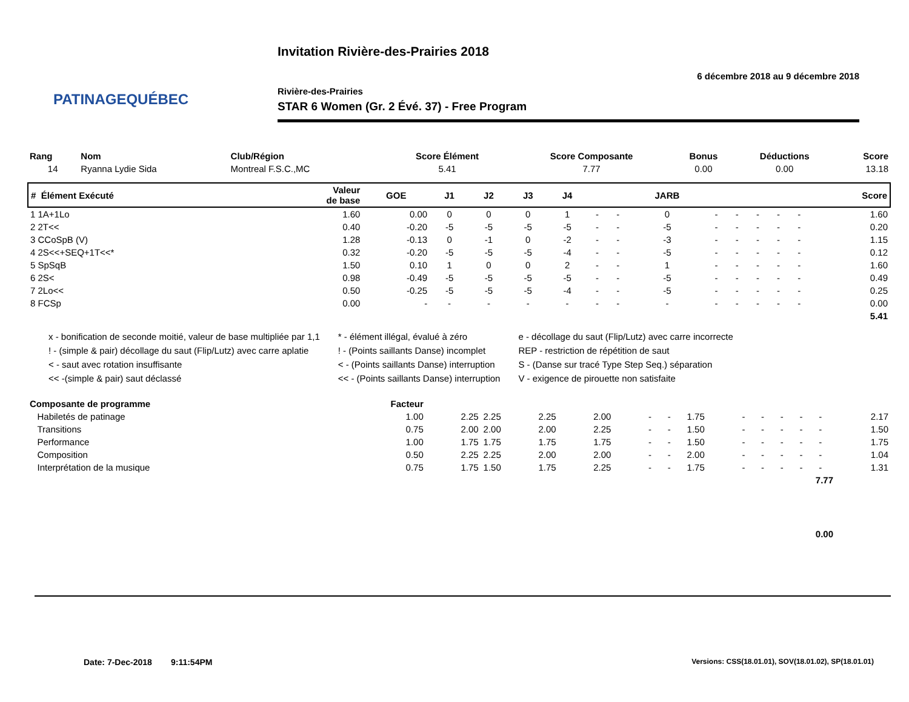PATINAGEQUÉBEC
Invitation Rivière-des-Prairies 2018
6 décembre 2018 au 9 décembre 2018
Rivière-des-Prairies
STAR 6 Women (Gr. 2 Évé. 37) - Free Program
| Rang | Nom | Club/Région | Score Élément | Score Composante | Bonus | Déductions | Score |
| --- | --- | --- | --- | --- | --- | --- | --- |
| 14 | Ryanna Lydie Sida | Montreal F.S.C.,MC | 5.41 | 7.77 | 0.00 | 0.00 | 13.18 |
| # Élément Exécuté | Valeur de base | GOE | J1 | J2 | J3 | J4 | | | JARB | | | | | | Score |
| --- | --- | --- | --- | --- | --- | --- | --- | --- | --- | --- | --- | --- | --- | --- | --- |
| 1 1A+1Lo | 1.60 | 0.00 | 0 | 0 | 0 | 1 | - | - | 0 | - | - | - | - | - | 1.60 |
| 2 2T<< | 0.40 | -0.20 | -5 | -5 | -5 | -5 | - | - | -5 | - | - | - | - | - | 0.20 |
| 3 CCoSpB (V) | 1.28 | -0.13 | 0 | -1 | 0 | -2 | - | - | -3 | - | - | - | - | - | 1.15 |
| 4 2S<<+SEQ+1T<<* | 0.32 | -0.20 | -5 | -5 | -5 | -4 | - | - | -5 | - | - | - | - | - | 0.12 |
| 5 SpSqB | 1.50 | 0.10 | 1 | 0 | 0 | 2 | - | - | 1 | - | - | - | - | - | 1.60 |
| 6 2S< | 0.98 | -0.49 | -5 | -5 | -5 | -5 | - | - | -5 | - | - | - | - | - | 0.49 |
| 7 2Lo<< | 0.50 | -0.25 | -5 | -5 | -5 | -4 | - | - | -5 | - | - | - | - | - | 0.25 |
| 8 FCSp | 0.00 | - | - | - | - | - | - | - | - | - | - | - | - | - | 0.00 |
| 5.41 | | | | | | | | | | | | | | | |
x - bonification de seconde moitié, valeur de base multipliée par 1,1
! - (simple & pair) décollage du saut (Flip/Lutz) avec carre aplatie
< - saut avec rotation insuffisante
<< -(simple & pair) saut déclassé
* - élément illégal, évalué à zéro
! - (Points saillants Danse) incomplet
< - (Points saillants Danse) interruption
<< - (Points saillants Danse) interruption
e - décollage du saut (Flip/Lutz) avec carre incorrecte
REP - restriction de répétition de saut
S - (Danse sur tracé Type Step Seq.) séparation
V - exigence de pirouette non satisfaite
| Composante de programme | Facteur | | | | | | | | | | | | | |
| --- | --- | --- | --- | --- | --- | --- | --- | --- | --- | --- | --- | --- | --- | --- |
| Habiletés de patinage | 1.00 | 2.25 | 2.25 | 2.25 | 2.00 | - | - | 1.75 | - | - | - | - | - | 2.17 |
| Transitions | 0.75 | 2.00 | 2.00 | 2.00 | 2.25 | - | - | 1.50 | - | - | - | - | - | 1.50 |
| Performance | 1.00 | 1.75 | 1.75 | 1.75 | 1.75 | - | - | 1.50 | - | - | - | - | - | 1.75 |
| Composition | 0.50 | 2.25 | 2.25 | 2.00 | 2.00 | - | - | 2.00 | - | - | - | - | - | 1.04 |
| Interprétation de la musique | 0.75 | 1.75 | 1.50 | 1.75 | 2.25 | - | - | 1.75 | - | - | - | - | - | 1.31 |
| 7.77 | | | | | | | | | | | | | | |
| 0.00 | | | | | | | | | | | | | | |
Date: 7-Dec-2018 9:11:54PM
Versions: CSS(18.01.01), SOV(18.01.02), SP(18.01.01)